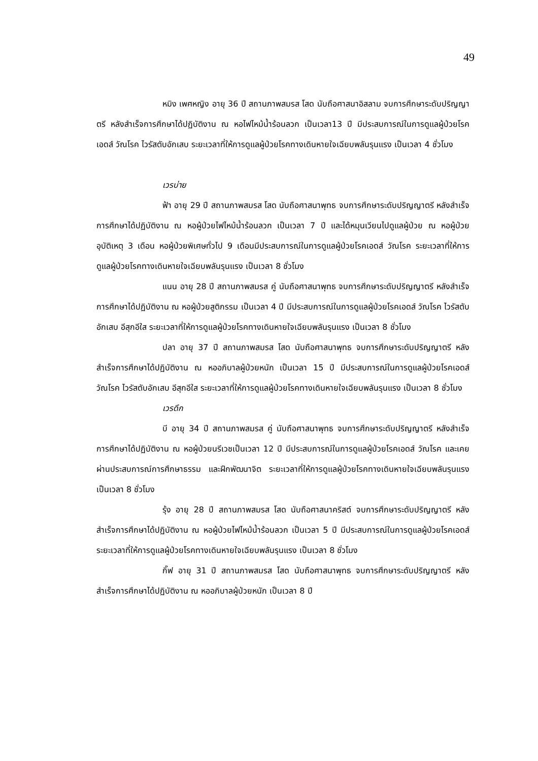49
หมิง เพศหญิง อายุ 36 ปี สถานภาพสมรส โสด นับถือศาสนาอิสลาม จบการศึกษาระดับปริญญาตรี หลังสำเร็จการศึกษาได้ปฏิบัติงาน ณ หอไฟไหม้น้ำร้อนลวก เป็นเวลา13 ปี มีประสบการณ์ในการดูแลผู้ป่วยโรคเอดส์ วัณโรค ไวรัสตับอักเสบ ระยะเวลาที่ให้การดูแลผู้ป่วยโรคทางเดินหายใจเฉียบพลันรุนแรง เป็นเวลา 4 ชั่วโมง
เวรบ่าย
ฟ้า อายุ 29 ปี สถานภาพสมรส โสด นับถือศาสนาพุทธ จบการศึกษาระดับปริญญาตรี หลังสำเร็จการศึกษาได้ปฏิบัติงาน ณ หอผู้ป่วยไฟไหม้น้ำร้อนลวก เป็นเวลา 7 ปี และได้หมุนเวียนไปดูแลผู้ป่วย ณ หอผู้ป่วยอุบัติเหตุ 3 เดือน หอผู้ป่วยพิเศษทั่วไป 9 เดือนมีประสบการณ์ในการดูแลผู้ป่วยโรคเอดส์ วัณโรค ระยะเวลาที่ให้การดูแลผู้ป่วยโรคทางเดินหายใจเฉียบพลันรุนแรง เป็นเวลา 8 ชั่วโมง
แนน อายุ 28 ปี สถานภาพสมรส คู่ นับถือศาสนาพุทธ จบการศึกษาระดับปริญญาตรี หลังสำเร็จการศึกษาได้ปฏิบัติงาน ณ หอผู้ป่วยสูติกรรม เป็นเวลา 4 ปี มีประสบการณ์ในการดูแลผู้ป่วยโรคเอดส์ วัณโรค ไวรัสตับอักเสบ อีสุกอีใส ระยะเวลาที่ให้การดูแลผู้ป่วยโรคทางเดินหายใจเฉียบพลันรุนแรง เป็นเวลา 8 ชั่วโมง
ปลา อายุ 37 ปี สถานภาพสมรส โสด นับถือศาสนาพุทธ จบการศึกษาระดับปริญญาตรี หลังสำเร็จการศึกษาได้ปฏิบัติงาน ณ หออภิบาลผู้ป่วยหนัก เป็นเวลา 15 ปี มีประสบการณ์ในการดูแลผู้ป่วยโรคเอดส์ วัณโรค ไวรัสตับอักเสบ อีสุกอีใส ระยะเวลาที่ให้การดูแลผู้ป่วยโรคทางเดินหายใจเฉียบพลันรุนแรง เป็นเวลา 8 ชั่วโมง
เวรดึก
บี อายุ 34 ปี สถานภาพสมรส คู่ นับถือศาสนาพุทธ จบการศึกษาระดับปริญญาตรี หลังสำเร็จการศึกษาได้ปฏิบัติงาน ณ หอผู้ป่วยนรีเวชเป็นเวลา 12 ปี มีประสบการณ์ในการดูแลผู้ป่วยโรคเอดส์ วัณโรค และเคยผ่านประสบการณ์การศึกษาธรรม และฝึกพัฒนาจิต ระยะเวลาที่ให้การดูแลผู้ป่วยโรคทางเดินหายใจเฉียบพลันรุนแรง เป็นเวลา 8 ชั่วโมง
รุ้ง อายุ 28 ปี สถานภาพสมรส โสด นับถือศาสนาคริสต์ จบการศึกษาระดับปริญญาตรี หลังสำเร็จการศึกษาได้ปฏิบัติงาน ณ หอผู้ป่วยไฟไหม้น้ำร้อนลวก เป็นเวลา 5 ปี มีประสบการณ์ในการดูแลผู้ป่วยโรคเอดส์ ระยะเวลาที่ให้การดูแลผู้ป่วยโรคทางเดินหายใจเฉียบพลันรุนแรง เป็นเวลา 8 ชั่วโมง
กิ๊ฟ อายุ 31 ปี สถานภาพสมรส โสด นับถือศาสนาพุทธ จบการศึกษาระดับปริญญาตรี หลังสำเร็จการศึกษาได้ปฏิบัติงาน ณ หออภิบาลผู้ป่วยหนัก เป็นเวลา 8 ปี